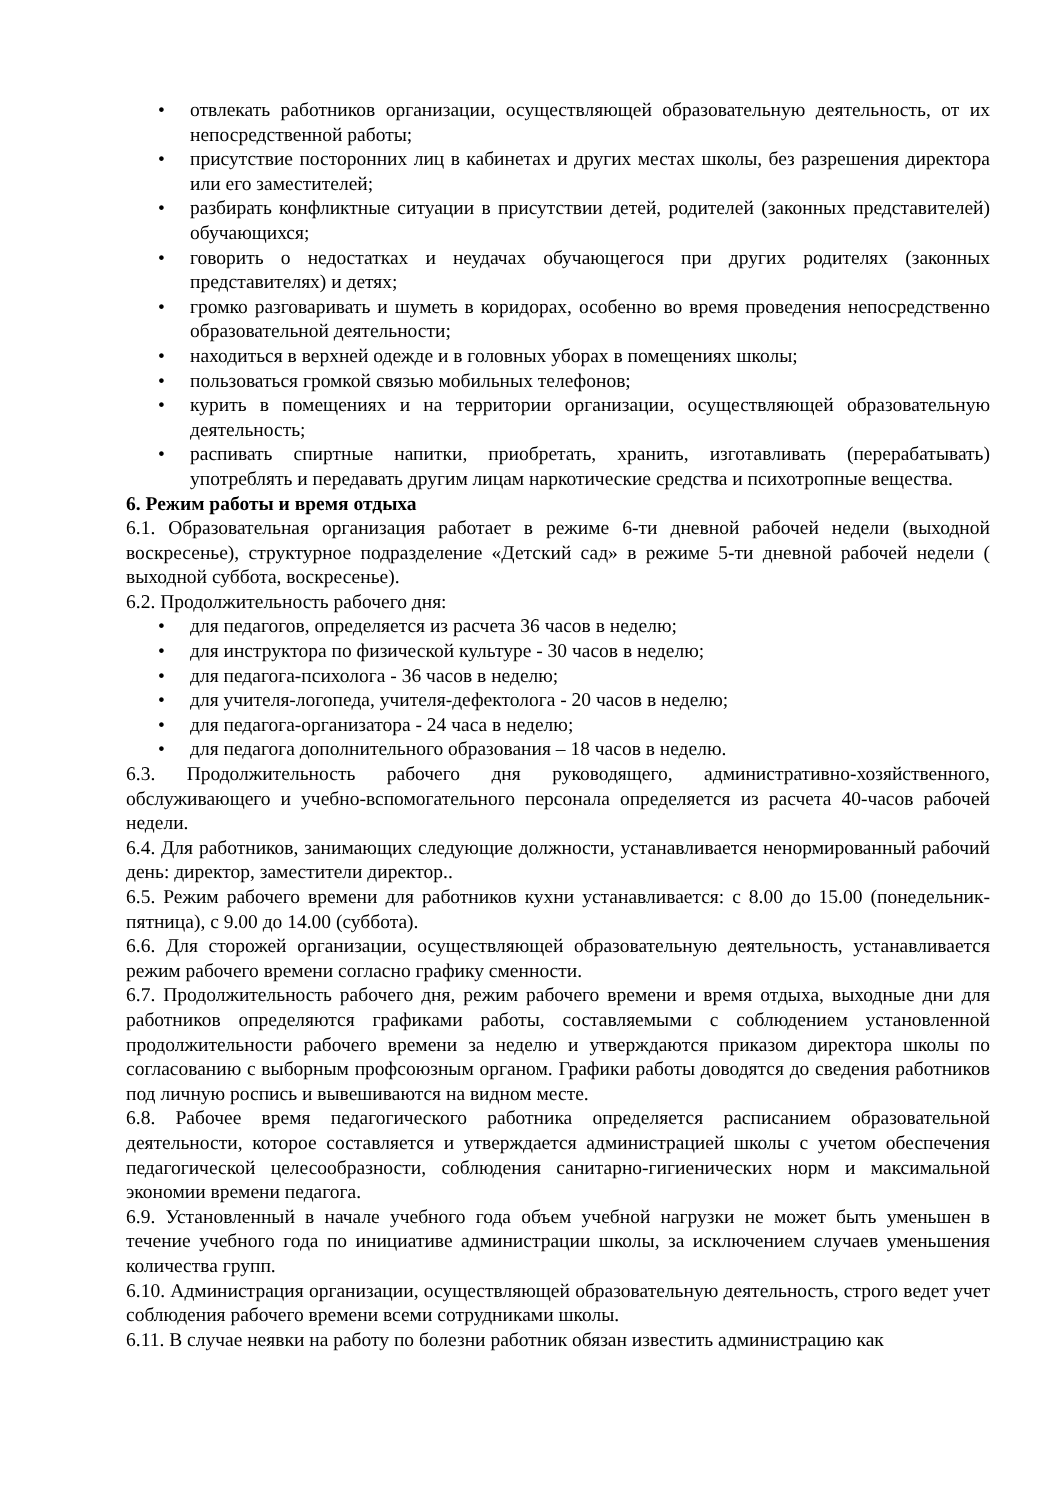• отвлекать работников организации, осуществляющей образовательную деятельность, от их непосредственной работы;
• присутствие посторонних лиц в кабинетах и других местах школы, без разрешения директора или его заместителей;
• разбирать конфликтные ситуации в присутствии детей, родителей (законных представителей) обучающихся;
• говорить о недостатках и неудачах обучающегося при других родителях (законных представителях) и детях;
• громко разговаривать и шуметь в коридорах, особенно во время проведения непосредственно образовательной деятельности;
• находиться в верхней одежде и в головных уборах в помещениях школы;
• пользоваться громкой связью мобильных телефонов;
• курить в помещениях и на территории организации, осуществляющей образовательную деятельность;
• распивать спиртные напитки, приобретать, хранить, изготавливать (перерабатывать) употреблять и передавать другим лицам наркотические средства и психотропные вещества.
6. Режим работы и время отдыха
6.1. Образовательная организация работает в режиме 6-ти дневной рабочей недели (выходной воскресенье), структурное подразделение «Детский сад» в режиме 5-ти дневной рабочей недели ( выходной суббота, воскресенье).
6.2. Продолжительность рабочего дня:
• для педагогов, определяется из расчета 36 часов в неделю;
• для инструктора по физической культуре - 30 часов в неделю;
• для педагога-психолога - 36 часов в неделю;
• для учителя-логопеда, учителя-дефектолога - 20 часов в неделю;
• для педагога-организатора - 24 часа в неделю;
• для педагога дополнительного образования – 18 часов в неделю.
6.3. Продолжительность рабочего дня руководящего, административно-хозяйственного, обслуживающего и учебно-вспомогательного персонала определяется из расчета 40-часов рабочей недели.
6.4. Для работников, занимающих следующие должности, устанавливается ненормированный рабочий день: директор, заместители директор..
6.5. Режим рабочего времени для работников кухни устанавливается: с 8.00 до 15.00 (понедельник-пятница), с 9.00 до 14.00 (суббота).
6.6. Для сторожей организации, осуществляющей образовательную деятельность, устанавливается режим рабочего времени согласно графику сменности.
6.7. Продолжительность рабочего дня, режим рабочего времени и время отдыха, выходные дни для работников определяются графиками работы, составляемыми с соблюдением установленной продолжительности рабочего времени за неделю и утверждаются приказом директора школы по согласованию с выборным профсоюзным органом. Графики работы доводятся до сведения работников под личную роспись и вывешиваются на видном месте.
6.8. Рабочее время педагогического работника определяется расписанием образовательной деятельности, которое составляется и утверждается администрацией школы с учетом обеспечения педагогической целесообразности, соблюдения санитарно-гигиенических норм и максимальной экономии времени педагога.
6.9. Установленный в начале учебного года объем учебной нагрузки не может быть уменьшен в течение учебного года по инициативе администрации школы, за исключением случаев уменьшения количества групп.
6.10. Администрация организации, осуществляющей образовательную деятельность, строго ведет учет соблюдения рабочего времени всеми сотрудниками школы.
6.11. В случае неявки на работу по болезни работник обязан известить администрацию как